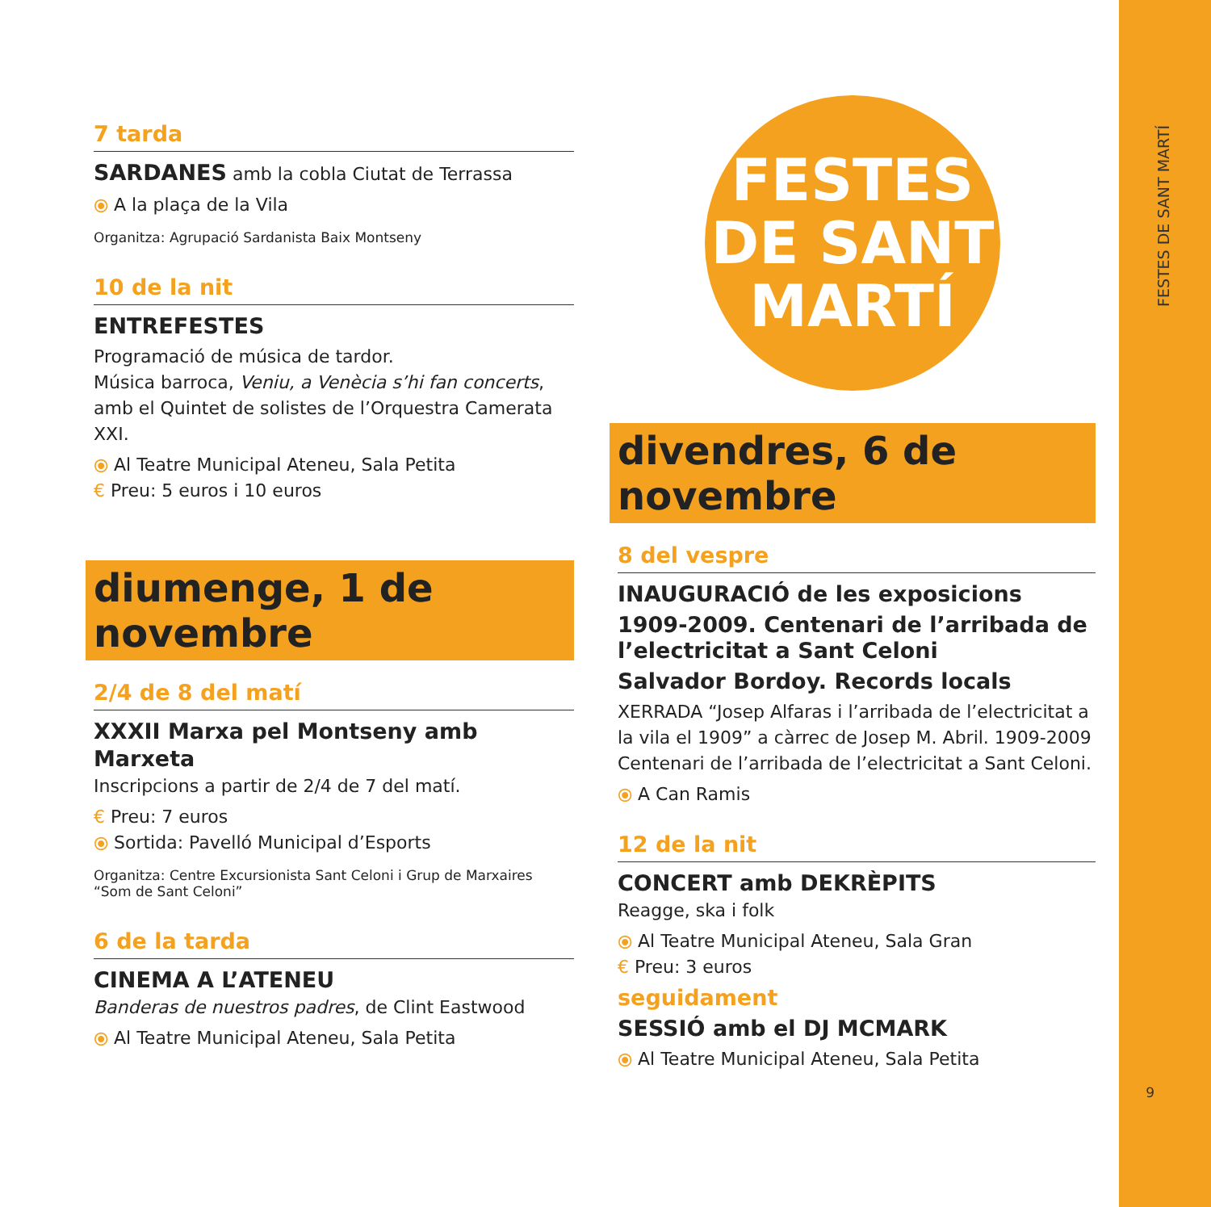7 tarda
SARDANES amb la cobla Ciutat de Terrassa
⦿ A la plaça de la Vila
Organitza: Agrupació Sardanista Baix Montseny
10 de la nit
ENTREFESTES
Programació de música de tardor.
Música barroca, Veniu, a Venècia s’hi fan concerts,
amb el Quintet de solistes de l’Orquestra Camerata XXI.
⦿ Al Teatre Municipal Ateneu, Sala Petita
€ Preu: 5 euros i 10 euros
diumenge, 1 de novembre
2/4 de 8 del matí
XXXII Marxa pel Montseny amb Marxeta
Inscripcions a partir de 2/4 de 7 del matí.
€ Preu: 7 euros
⦿ Sortida: Pavelló Municipal d’Esports
Organitza: Centre Excursionista Sant Celoni i Grup de Marxaires “Som de Sant Celoni”
6 de la tarda
CINEMA A L’ATENEU
Banderas de nuestros padres, de Clint Eastwood
⦿ Al Teatre Municipal Ateneu, Sala Petita
FESTES
DE SANT
MARTÍ
divendres, 6 de novembre
8 del vespre
INAUGURACIÓ de les exposicions
1909-2009. Centenari de l’arribada de l’electricitat a Sant Celoni
Salvador Bordoy. Records locals
XERRADA “Josep Alfaras i l’arribada de l’electricitat a la vila el 1909” a càrrec de Josep M. Abril. 1909-2009 Centenari de l’arribada de l’electricitat a Sant Celoni.
⦿ A Can Ramis
12 de la nit
CONCERT amb DEKRÈPITS
Reagge, ska i folk
⦿ Al Teatre Municipal Ateneu, Sala Gran
€ Preu: 3 euros
seguidament
SESSIÓ amb el DJ MCMARK
⦿ Al Teatre Municipal Ateneu, Sala Petita
FESTES DE SANT MARTÍ
9